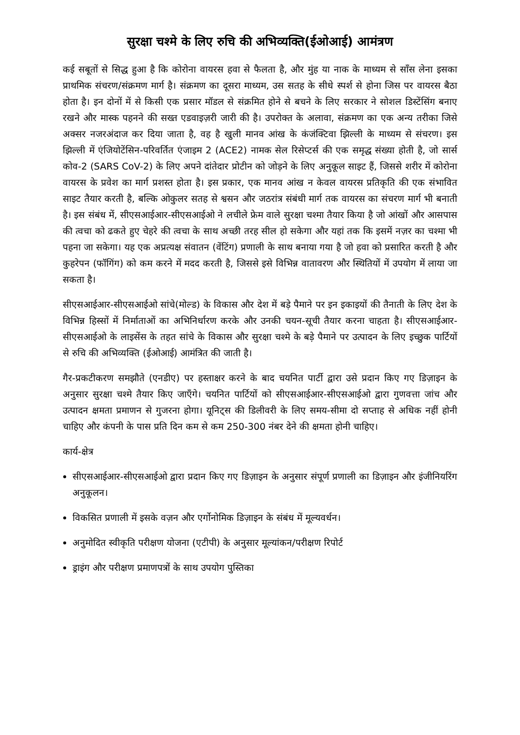सुरक्षा चश्मे के लिए रुचि की अभिव्यक्ति(ईओआई) आमंत्रण
कई सबूतों से सिद्ध हुआ है कि कोरोना वायरस हवा से फैलता है, और मुंह या नाक के माध्यम से साँस लेना इसका प्राथमिक संचरण/संक्रमण मार्ग है। संक्रमण का दूसरा माध्यम, उस सतह के सीधे स्पर्श से होना जिस पर वायरस बैठा होता है। इन दोनों में से किसी एक प्रसार मॉडल से संक्रमित होने से बचने के लिए सरकार ने सोशल डिस्टेंसिंग बनाए रखने और मास्क पहनने की सख्त एडवाइज़री जारी की है। उपरोक्त के अलावा, संक्रमण का एक अन्य तरीका जिसे अक्सर नजरअंदाज कर दिया जाता है, वह है खुली मानव आंख के कंजंक्टिवा झिल्ली के माध्यम से संचरण। इस झिल्ली में एंजियोटेंसिन-परिवर्तित एंजाइम 2 (ACE2) नामक सेल रिसेप्टर्स की एक समृद्ध संख्या होती है, जो सार्स कोव-2 (SARS CoV-2) के लिए अपने दांतेदार प्रोटीन को जोड़ने के लिए अनुकूल साइट हैं, जिससे शरीर में कोरोना वायरस के प्रवेश का मार्ग प्रशस्त होता है। इस प्रकार, एक मानव आंख न केवल वायरस प्रतिकृति की एक संभावित साइट तैयार करती है, बल्कि ओकुलर सतह से श्वसन और जठरांत्र संबंधी मार्ग तक वायरस का संचरण मार्ग भी बनाती है। इस संबंध में, सीएसआईआर-सीएसआईओ ने लचीले फ्रेम वाले सुरक्षा चश्मा तैयार किया है जो आंखों और आसपास की त्वचा को ढकते हुए चेहरे की त्वचा के साथ अच्छी तरह सील हो सकेगा और यहां तक कि इसमें नज़र का चश्मा भी पहना जा सकेगा। यह एक अप्रत्यक्ष संवातन (वेंटिंग) प्रणाली के साथ बनाया गया है जो हवा को प्रसारित करती है और कुहरेपन (फॉगिंग) को कम करने में मदद करती है, जिससे इसे विभिन्न वातावरण और स्थितियों में उपयोग में लाया जा सकता है।
सीएसआईआर-सीएसआईओ सांचे(मोल्ड) के विकास और देश में बड़े पैमाने पर इन इकाइयों की तैनाती के लिए देश के विभिन्न हिस्सों में निर्माताओं का अभिनिर्धारण करके और उनकी चयन-सूची तैयार करना चाहता है। सीएसआईआर-सीएसआईओ के लाइसेंस के तहत सांचे के विकास और सुरक्षा चश्मे के बड़े पैमाने पर उत्पादन के लिए इच्छुक पार्टियों से रुचि की अभिव्यक्ति (ईओआई) आमंत्रित की जाती है।
गैर-प्रकटीकरण समझौते (एनडीए) पर हस्ताक्षर करने के बाद चयनित पार्टी द्वारा उसे प्रदान किए गए डिज़ाइन के अनुसार सुरक्षा चश्मे तैयार किए जाएँगे। चयनित पार्टियों को सीएसआईआर-सीएसआईओ द्वारा गुणवत्ता जांच और उत्पादन क्षमता प्रमाणन से गुजरना होगा। यूनिट्स की डिलीवरी के लिए समय-सीमा दो सप्ताह से अधिक नहीं होनी चाहिए और कंपनी के पास प्रति दिन कम से कम 250-300 नंबर देने की क्षमता होनी चाहिए।
कार्य-क्षेत्र
सीएसआईआर-सीएसआईओ द्वारा प्रदान किए गए डिज़ाइन के अनुसार संपूर्ण प्रणाली का डिज़ाइन और इंजीनियरिंग अनुकूलन।
विकसित प्रणाली में इसके वज़न और एर्गोनोमिक डिज़ाइन के संबंध में मूल्यवर्धन।
अनुमोदित स्वीकृति परीक्षण योजना (एटीपी) के अनुसार मूल्यांकन/परीक्षण रिपोर्ट
ड्राइंग और परीक्षण प्रमाणपत्रों के साथ उपयोग पुस्तिका